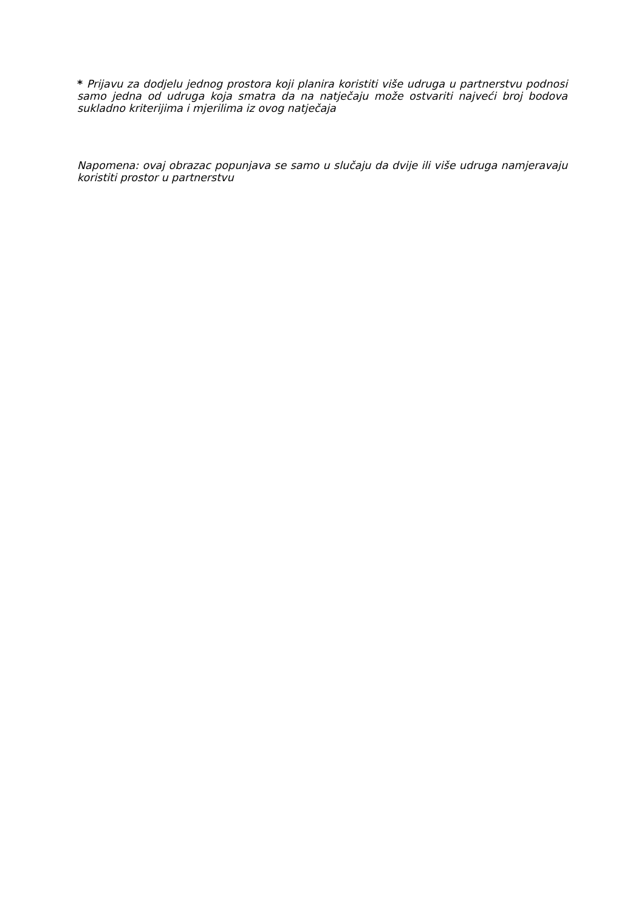* Prijavu za dodjelu jednog prostora koji planira koristiti više udruga u partnerstvu podnosi samo jedna od udruga koja smatra da na natječaju može ostvariti najveći broj bodova sukladno kriterijima i mjerilima iz ovog natječaja
Napomena: ovaj obrazac popunjava se samo u slučaju da dvije ili više udruga namjeravaju koristiti prostor u partnerstvu